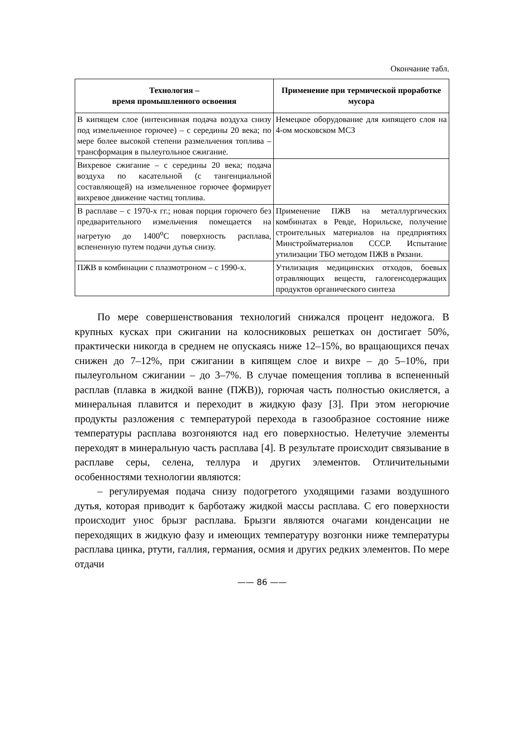Окончание табл.
| Технология – время промышленного освоения | Применение при термической проработке мусора |
| --- | --- |
| В кипящем слое (интенсивная подача воздуха снизу под измельченное горючее) – с середины 20 века; по мере более высокой степени размельчения топлива – трансформация в пылеугольное сжигание. | Немецкое оборудование для кипящего слоя на 4-ом московском МСЗ |
| Вихревое сжигание – с середины 20 века; подача воздуха по касательной (с тангенциальной составляющей) на измельченное горючее формирует вихревое движение частиц топлива. | |
| В расплаве – с 1970-х гг.; новая порция горючего без предварительного измельчения помещается на нагретую до 1400<sup>о</sup>С поверхность расплава, вспененную путем подачи дутья снизу. | Применение ПЖВ на металлургических комбинатах в Ревде, Норильске, получение строительных материалов на предприятиях Минстройматериалов СССР. Испытание утилизации ТБО методом ПЖВ в Рязани. |
| ПЖВ в комбинации с плазмотроном – с 1990-х. | Утилизация медицинских отходов, боевых отравляющих веществ, галогенсодержащих продуктов органического синтеза |
По мере совершенствования технологий снижался процент недожога. В крупных кусках при сжигании на колосниковых решетках он достигает 50%, практически никогда в среднем не опускаясь ниже 12–15%, во вращающихся печах снижен до 7–12%, при сжигании в кипящем слое и вихре – до 5–10%, при пылеугольном сжигании – до 3–7%. В случае помещения топлива в вспененный расплав (плавка в жидкой ванне (ПЖВ)), горючая часть полностью окисляется, а минеральная плавится и переходит в жидкую фазу [3]. При этом негорючие продукты разложения с температурой перехода в газообразное состояние ниже температуры расплава возгоняются над его поверхностью. Нелетучие элементы переходят в минеральную часть расплава [4]. В результате происходит связывание в расплаве серы, селена, теллура и других элементов. Отличительными особенностями технологии являются:
– регулируемая подача снизу подогретого уходящими газами воздушного дутья, которая приводит к барботажу жидкой массы расплава. С его поверхности происходит унос брызг расплава. Брызги являются очагами конденсации не переходящих в жидкую фазу и имеющих температуру возгонки ниже температуры расплава цинка, ртути, галлия, германия, осмия и других редких элементов. По мере отдачи
—— 86 ——